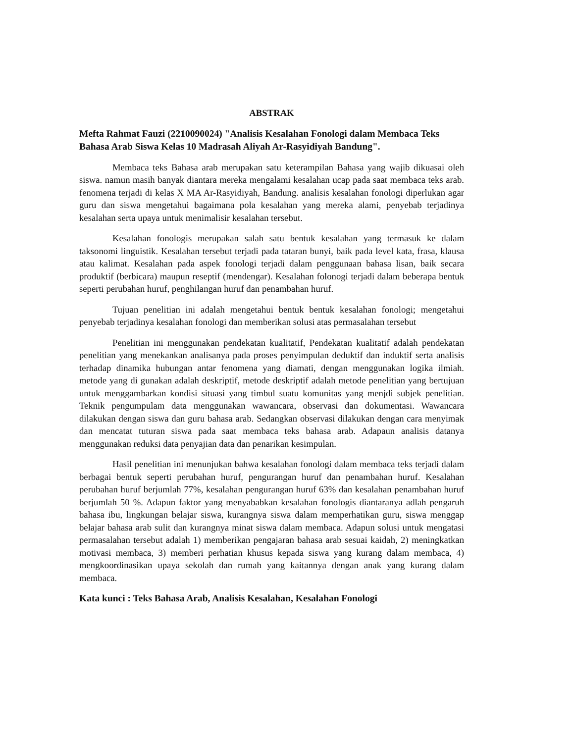ABSTRAK
Mefta Rahmat Fauzi (2210090024) "Analisis Kesalahan Fonologi dalam Membaca Teks Bahasa Arab Siswa Kelas 10 Madrasah Aliyah Ar-Rasyidiyah Bandung".
Membaca teks Bahasa arab merupakan satu keterampilan Bahasa yang wajib dikuasai oleh siswa. namun masih banyak diantara mereka mengalami kesalahan ucap pada saat membaca teks arab. fenomena terjadi di kelas X MA Ar-Rasyidiyah, Bandung. analisis kesalahan fonologi diperlukan agar guru dan siswa mengetahui bagaimana pola kesalahan yang mereka alami, penyebab terjadinya kesalahan serta upaya untuk menimalisir kesalahan tersebut.
Kesalahan fonologis merupakan salah satu bentuk kesalahan yang termasuk ke dalam taksonomi linguistik. Kesalahan tersebut terjadi pada tataran bunyi, baik pada level kata, frasa, klausa atau kalimat. Kesalahan pada aspek fonologi terjadi dalam penggunaan bahasa lisan, baik secara produktif (berbicara) maupun reseptif (mendengar). Kesalahan folonogi terjadi dalam beberapa bentuk seperti perubahan huruf, penghilangan huruf dan penambahan huruf.
Tujuan penelitian ini adalah mengetahui bentuk bentuk kesalahan fonologi; mengetahui penyebab terjadinya kesalahan fonologi dan memberikan solusi atas permasalahan tersebut
Penelitian ini menggunakan pendekatan kualitatif, Pendekatan kualitatif adalah pendekatan penelitian yang menekankan analisanya pada proses penyimpulan deduktif dan induktif serta analisis terhadap dinamika hubungan antar fenomena yang diamati, dengan menggunakan logika ilmiah. metode yang di gunakan adalah deskriptif, metode deskriptif adalah metode penelitian yang bertujuan untuk menggambarkan kondisi situasi yang timbul suatu komunitas yang menjdi subjek penelitian. Teknik pengumpulam data menggunakan wawancara, observasi dan dokumentasi. Wawancara dilakukan dengan siswa dan guru bahasa arab. Sedangkan observasi dilakukan dengan cara menyimak dan mencatat tuturan siswa pada saat membaca teks bahasa arab. Adapaun analisis datanya menggunakan reduksi data penyajian data dan penarikan kesimpulan.
Hasil penelitian ini menunjukan bahwa kesalahan fonologi dalam membaca teks terjadi dalam berbagai bentuk seperti perubahan huruf, pengurangan huruf dan penambahan huruf. Kesalahan perubahan huruf berjumlah 77%, kesalahan pengurangan huruf 63% dan kesalahan penambahan huruf berjumlah 50 %. Adapun faktor yang menyababkan kesalahan fonologis diantaranya adlah pengaruh bahasa ibu, lingkungan belajar siswa, kurangnya siswa dalam memperhatikan guru, siswa menggap belajar bahasa arab sulit dan kurangnya minat siswa dalam membaca. Adapun solusi untuk mengatasi permasalahan tersebut adalah 1) memberikan pengajaran bahasa arab sesuai kaidah, 2) meningkatkan motivasi membaca, 3) memberi perhatian khusus kepada siswa yang kurang dalam membaca, 4) mengkoordinasikan upaya sekolah dan rumah yang kaitannya dengan anak yang kurang dalam membaca.
Kata kunci : Teks Bahasa Arab, Analisis Kesalahan, Kesalahan Fonologi